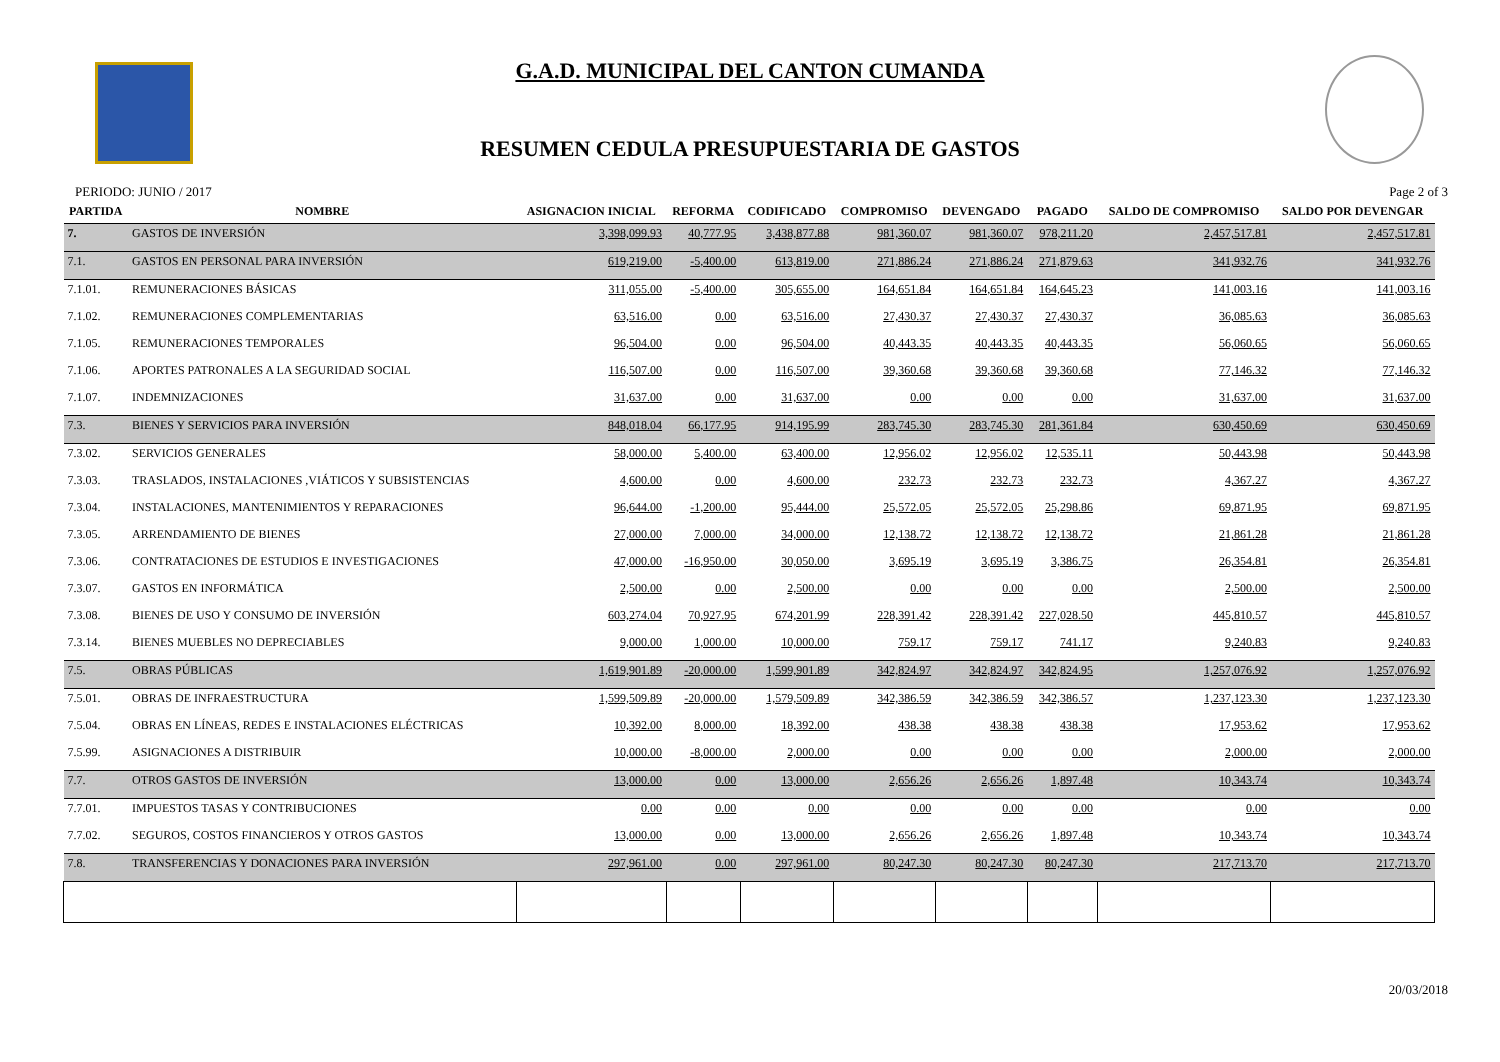G.A.D. MUNICIPAL DEL CANTON CUMANDA
RESUMEN CEDULA PRESUPUESTARIA DE GASTOS
PERIODO: JUNIO / 2017 Page 2 of 3
| PARTIDA | NOMBRE | ASIGNACION INICIAL | REFORMA | CODIFICADO | COMPROMISO | DEVENGADO | PAGADO | SALDO DE COMPROMISO | SALDO POR DEVENGAR |
| --- | --- | --- | --- | --- | --- | --- | --- | --- | --- |
| 7. | GASTOS DE INVERSIÓN | 3,398,099.93 | 40,777.95 | 3,438,877.88 | 981,360.07 | 981,360.07 | 978,211.20 | 2,457,517.81 | 2,457,517.81 |
| 7.1. | GASTOS EN PERSONAL PARA INVERSIÓN | 619,219.00 | -5,400.00 | 613,819.00 | 271,886.24 | 271,886.24 | 271,879.63 | 341,932.76 | 341,932.76 |
| 7.1.01. | REMUNERACIONES BÁSICAS | 311,055.00 | -5,400.00 | 305,655.00 | 164,651.84 | 164,651.84 | 164,645.23 | 141,003.16 | 141,003.16 |
| 7.1.02. | REMUNERACIONES COMPLEMENTARIAS | 63,516.00 | 0.00 | 63,516.00 | 27,430.37 | 27,430.37 | 27,430.37 | 36,085.63 | 36,085.63 |
| 7.1.05. | REMUNERACIONES TEMPORALES | 96,504.00 | 0.00 | 96,504.00 | 40,443.35 | 40,443.35 | 40,443.35 | 56,060.65 | 56,060.65 |
| 7.1.06. | APORTES PATRONALES A LA SEGURIDAD SOCIAL | 116,507.00 | 0.00 | 116,507.00 | 39,360.68 | 39,360.68 | 39,360.68 | 77,146.32 | 77,146.32 |
| 7.1.07. | INDEMNIZACIONES | 31,637.00 | 0.00 | 31,637.00 | 0.00 | 0.00 | 0.00 | 31,637.00 | 31,637.00 |
| 7.3. | BIENES Y SERVICIOS PARA INVERSIÓN | 848,018.04 | 66,177.95 | 914,195.99 | 283,745.30 | 283,745.30 | 281,361.84 | 630,450.69 | 630,450.69 |
| 7.3.02. | SERVICIOS GENERALES | 58,000.00 | 5,400.00 | 63,400.00 | 12,956.02 | 12,956.02 | 12,535.11 | 50,443.98 | 50,443.98 |
| 7.3.03. | TRASLADOS, INSTALACIONES ,VIÁTICOS Y SUBSISTENCIAS | 4,600.00 | 0.00 | 4,600.00 | 232.73 | 232.73 | 232.73 | 4,367.27 | 4,367.27 |
| 7.3.04. | INSTALACIONES, MANTENIMIENTOS Y REPARACIONES | 96,644.00 | -1,200.00 | 95,444.00 | 25,572.05 | 25,572.05 | 25,298.86 | 69,871.95 | 69,871.95 |
| 7.3.05. | ARRENDAMIENTO DE BIENES | 27,000.00 | 7,000.00 | 34,000.00 | 12,138.72 | 12,138.72 | 12,138.72 | 21,861.28 | 21,861.28 |
| 7.3.06. | CONTRATACIONES DE ESTUDIOS E INVESTIGACIONES | 47,000.00 | -16,950.00 | 30,050.00 | 3,695.19 | 3,695.19 | 3,386.75 | 26,354.81 | 26,354.81 |
| 7.3.07. | GASTOS EN INFORMÁTICA | 2,500.00 | 0.00 | 2,500.00 | 0.00 | 0.00 | 0.00 | 2,500.00 | 2,500.00 |
| 7.3.08. | BIENES DE USO Y CONSUMO DE INVERSIÓN | 603,274.04 | 70,927.95 | 674,201.99 | 228,391.42 | 228,391.42 | 227,028.50 | 445,810.57 | 445,810.57 |
| 7.3.14. | BIENES MUEBLES NO DEPRECIABLES | 9,000.00 | 1,000.00 | 10,000.00 | 759.17 | 759.17 | 741.17 | 9,240.83 | 9,240.83 |
| 7.5. | OBRAS PÚBLICAS | 1,619,901.89 | -20,000.00 | 1,599,901.89 | 342,824.97 | 342,824.97 | 342,824.95 | 1,257,076.92 | 1,257,076.92 |
| 7.5.01. | OBRAS DE INFRAESTRUCTURA | 1,599,509.89 | -20,000.00 | 1,579,509.89 | 342,386.59 | 342,386.59 | 342,386.57 | 1,237,123.30 | 1,237,123.30 |
| 7.5.04. | OBRAS EN LÍNEAS, REDES E INSTALACIONES ELÉCTRICAS | 10,392.00 | 8,000.00 | 18,392.00 | 438.38 | 438.38 | 438.38 | 17,953.62 | 17,953.62 |
| 7.5.99. | ASIGNACIONES A DISTRIBUIR | 10,000.00 | -8,000.00 | 2,000.00 | 0.00 | 0.00 | 0.00 | 2,000.00 | 2,000.00 |
| 7.7. | OTROS GASTOS DE INVERSIÓN | 13,000.00 | 0.00 | 13,000.00 | 2,656.26 | 2,656.26 | 1,897.48 | 10,343.74 | 10,343.74 |
| 7.7.01. | IMPUESTOS TASAS Y CONTRIBUCIONES | 0.00 | 0.00 | 0.00 | 0.00 | 0.00 | 0.00 | 0.00 | 0.00 |
| 7.7.02. | SEGUROS, COSTOS FINANCIEROS Y OTROS GASTOS | 13,000.00 | 0.00 | 13,000.00 | 2,656.26 | 2,656.26 | 1,897.48 | 10,343.74 | 10,343.74 |
| 7.8. | TRANSFERENCIAS Y DONACIONES PARA INVERSIÓN | 297,961.00 | 0.00 | 297,961.00 | 80,247.30 | 80,247.30 | 80,247.30 | 217,713.70 | 217,713.70 |
20/03/2018